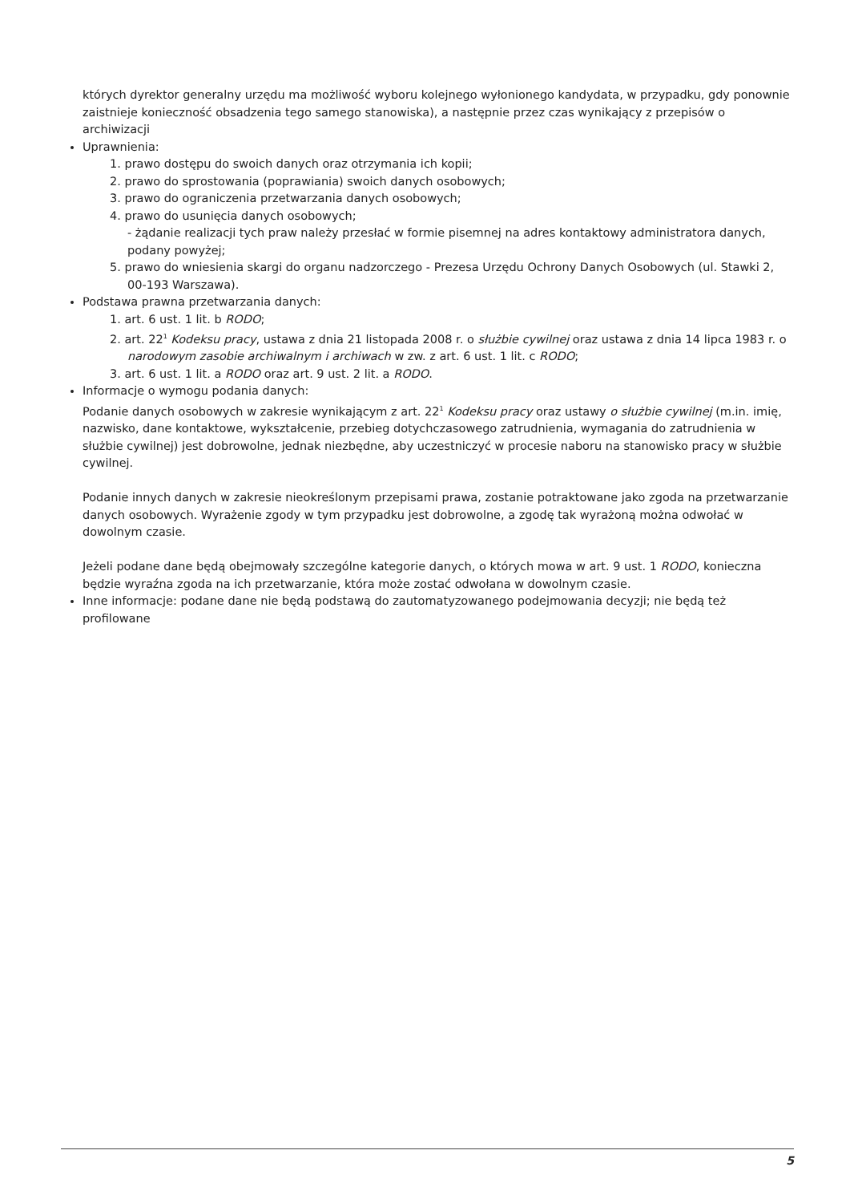których dyrektor generalny urzędu ma możliwość wyboru kolejnego wyłonionego kandydata, w przypadku, gdy ponownie zaistnieje konieczność obsadzenia tego samego stanowiska), a następnie przez czas wynikający z przepisów o archiwizacji
Uprawnienia:
1. prawo dostępu do swoich danych oraz otrzymania ich kopii;
2. prawo do sprostowania (poprawiania) swoich danych osobowych;
3. prawo do ograniczenia przetwarzania danych osobowych;
4. prawo do usunięcia danych osobowych;
- żądanie realizacji tych praw należy przesłać w formie pisemnej na adres kontaktowy administratora danych, podany powyżej;
5. prawo do wniesienia skargi do organu nadzorczego - Prezesa Urzędu Ochrony Danych Osobowych (ul. Stawki 2, 00-193 Warszawa).
Podstawa prawna przetwarzania danych:
1. art. 6 ust. 1 lit. b RODO;
2. art. 22<sup>1</sup> Kodeksu pracy, ustawa z dnia 21 listopada 2008 r. o służbie cywilnej oraz ustawa z dnia 14 lipca 1983 r. o narodowym zasobie archiwalnym i archiwach w zw. z art. 6 ust. 1 lit. c RODO;
3. art. 6 ust. 1 lit. a RODO oraz art. 9 ust. 2 lit. a RODO.
Informacje o wymogu podania danych:
Podanie danych osobowych w zakresie wynikającym z art. 22<sup>1</sup> Kodeksu pracy oraz ustawy o służbie cywilnej (m.in. imię, nazwisko, dane kontaktowe, wykształcenie, przebieg dotychczasowego zatrudnienia, wymagania do zatrudnienia w służbie cywilnej) jest dobrowolne, jednak niezbędne, aby uczestniczyć w procesie naboru na stanowisko pracy w służbie cywilnej.
Podanie innych danych w zakresie nieokreślonym przepisami prawa, zostanie potraktowane jako zgoda na przetwarzanie danych osobowych. Wyrażenie zgody w tym przypadku jest dobrowolne, a zgodę tak wyrażoną można odwołać w dowolnym czasie.
Jeżeli podane dane będą obejmowały szczególne kategorie danych, o których mowa w art. 9 ust. 1 RODO, konieczna będzie wyraźna zgoda na ich przetwarzanie, która może zostać odwołana w dowolnym czasie.
Inne informacje: podane dane nie będą podstawą do zautomatyzowanego podejmowania decyzji; nie będą też profilowane
5